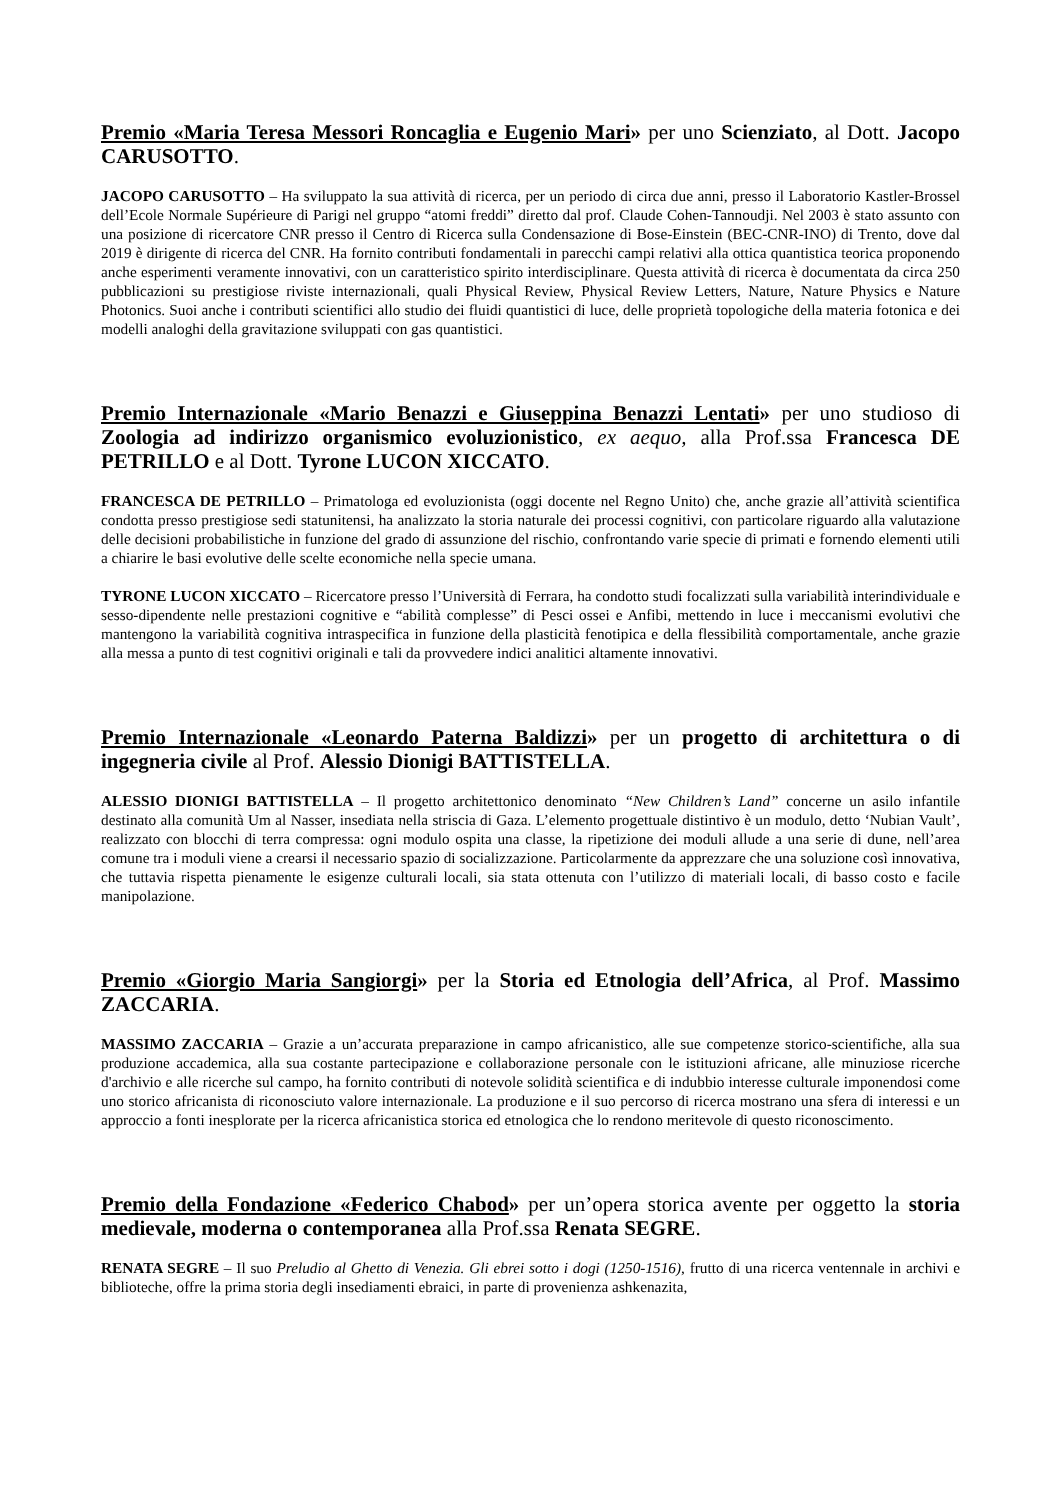Premio «Maria Teresa Messori Roncaglia e Eugenio Mari» per uno Scienziato, al Dott. Jacopo CARUSOTTO.
JACOPO CARUSOTTO – Ha sviluppato la sua attività di ricerca, per un periodo di circa due anni, presso il Laboratorio Kastler-Brossel dell’Ecole Normale Supérieure di Parigi nel gruppo “atomi freddi” diretto dal prof. Claude Cohen-Tannoudji. Nel 2003 è stato assunto con una posizione di ricercatore CNR presso il Centro di Ricerca sulla Condensazione di Bose-Einstein (BEC-CNR-INO) di Trento, dove dal 2019 è dirigente di ricerca del CNR. Ha fornito contributi fondamentali in parecchi campi relativi alla ottica quantistica teorica proponendo anche esperimenti veramente innovativi, con un caratteristico spirito interdisciplinare. Questa attività di ricerca è documentata da circa 250 pubblicazioni su prestigiose riviste internazionali, quali Physical Review, Physical Review Letters, Nature, Nature Physics e Nature Photonics. Suoi anche i contributi scientifici allo studio dei fluidi quantistici di luce, delle proprietà topologiche della materia fotonica e dei modelli analoghi della gravitazione sviluppati con gas quantistici.
Premio Internazionale «Mario Benazzi e Giuseppina Benazzi Lentati» per uno studioso di Zoologia ad indirizzo organismico evoluzionistico, ex aequo, alla Prof.ssa Francesca DE PETRILLO e al Dott. Tyrone LUCON XICCATO.
FRANCESCA DE PETRILLO – Primatologa ed evoluzionista (oggi docente nel Regno Unito) che, anche grazie all’attività scientifica condotta presso prestigiose sedi statunitensi, ha analizzato la storia naturale dei processi cognitivi, con particolare riguardo alla valutazione delle decisioni probabilistiche in funzione del grado di assunzione del rischio, confrontando varie specie di primati e fornendo elementi utili a chiarire le basi evolutive delle scelte economiche nella specie umana.
TYRONE LUCON XICCATO – Ricercatore presso l’Università di Ferrara, ha condotto studi focalizzati sulla variabilità interindividuale e sesso-dipendente nelle prestazioni cognitive e “abilità complesse” di Pesci ossei e Anfibi, mettendo in luce i meccanismi evolutivi che mantengono la variabilità cognitiva intraspecifica in funzione della plasticità fenotipica e della flessibilità comportamentale, anche grazie alla messa a punto di test cognitivi originali e tali da provvedere indici analitici altamente innovativi.
Premio Internazionale «Leonardo Paterna Baldizzi» per un progetto di architettura o di ingegneria civile al Prof. Alessio Dionigi BATTISTELLA.
ALESSIO DIONIGI BATTISTELLA – Il progetto architettonico denominato “New Children’s Land” concerne un asilo infantile destinato alla comunità Um al Nasser, insediata nella striscia di Gaza. L’elemento progettuale distintivo è un modulo, detto ‘Nubian Vault’, realizzato con blocchi di terra compressa: ogni modulo ospita una classe, la ripetizione dei moduli allude a una serie di dune, nell’area comune tra i moduli viene a crearsi il necessario spazio di socializzazione. Particolarmente da apprezzare che una soluzione così innovativa, che tuttavia rispetta pienamente le esigenze culturali locali, sia stata ottenuta con l’utilizzo di materiali locali, di basso costo e facile manipolazione.
Premio «Giorgio Maria Sangiorgi» per la Storia ed Etnologia dell’Africa, al Prof. Massimo ZACCARIA.
MASSIMO ZACCARIA – Grazie a un’accurata preparazione in campo africanistico, alle sue competenze storico-scientifiche, alla sua produzione accademica, alla sua costante partecipazione e collaborazione personale con le istituzioni africane, alle minuziose ricerche d'archivio e alle ricerche sul campo, ha fornito contributi di notevole solidità scientifica e di indubbio interesse culturale imponendosi come uno storico africanista di riconosciuto valore internazionale. La produzione e il suo percorso di ricerca mostrano una sfera di interessi e un approccio a fonti inesplorate per la ricerca africanistica storica ed etnologica che lo rendono meritevole di questo riconoscimento.
Premio della Fondazione «Federico Chabod» per un’opera storica avente per oggetto la storia medievale, moderna o contemporanea alla Prof.ssa Renata SEGRE.
RENATA SEGRE – Il suo Preludio al Ghetto di Venezia. Gli ebrei sotto i dogi (1250-1516), frutto di una ricerca ventennale in archivi e biblioteche, offre la prima storia degli insediamenti ebraici, in parte di provenienza ashkenazita,